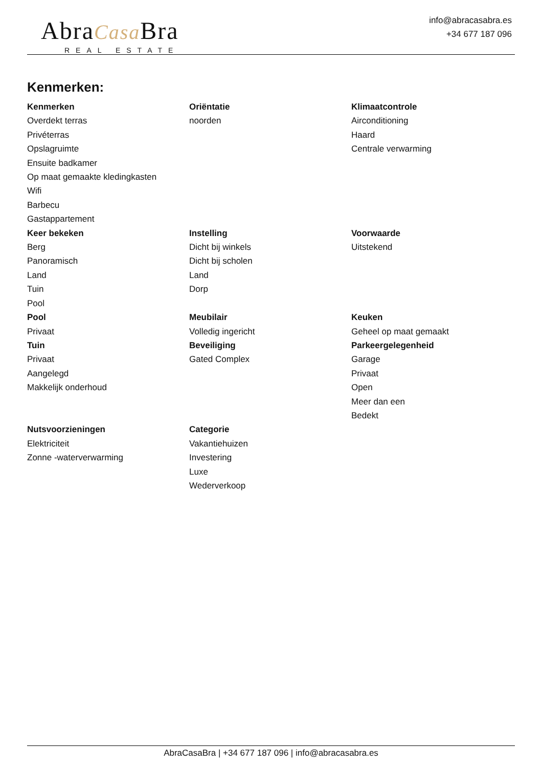AbraCasa Bra
REAL ESTATE
info@abracasabra.es
+34 677 187 096
Kenmerken:
Kenmerken
Overdekt terras
Privéterras
Opslagruimte
Ensuite badkamer
Op maat gemaakte kledingkasten
Wifi
Barbecu
Gastappartement
Oriëntatie
noorden
Klimaatcontrole
Airconditioning
Haard
Centrale verwarming
Keer bekeken
Berg
Panoramisch
Land
Tuin
Pool
Instelling
Dicht bij winkels
Dicht bij scholen
Land
Dorp
Voorwaarde
Uitstekend
Pool
Privaat
Meubilair
Volledig ingericht
Keuken
Geheel op maat gemaakt
Tuin
Privaat
Aangelegd
Makkelijk onderhoud
Beveiliging
Gated Complex
Parkeergelegenheid
Garage
Privaat
Open
Meer dan een
Bedekt
Nutsvoorzieningen
Elektriciteit
Zonne -waterverwarming
Categorie
Vakantiehuizen
Investering
Luxe
Wederverkoop
AbraCasaBra | +34 677 187 096 | info@abracasabra.es